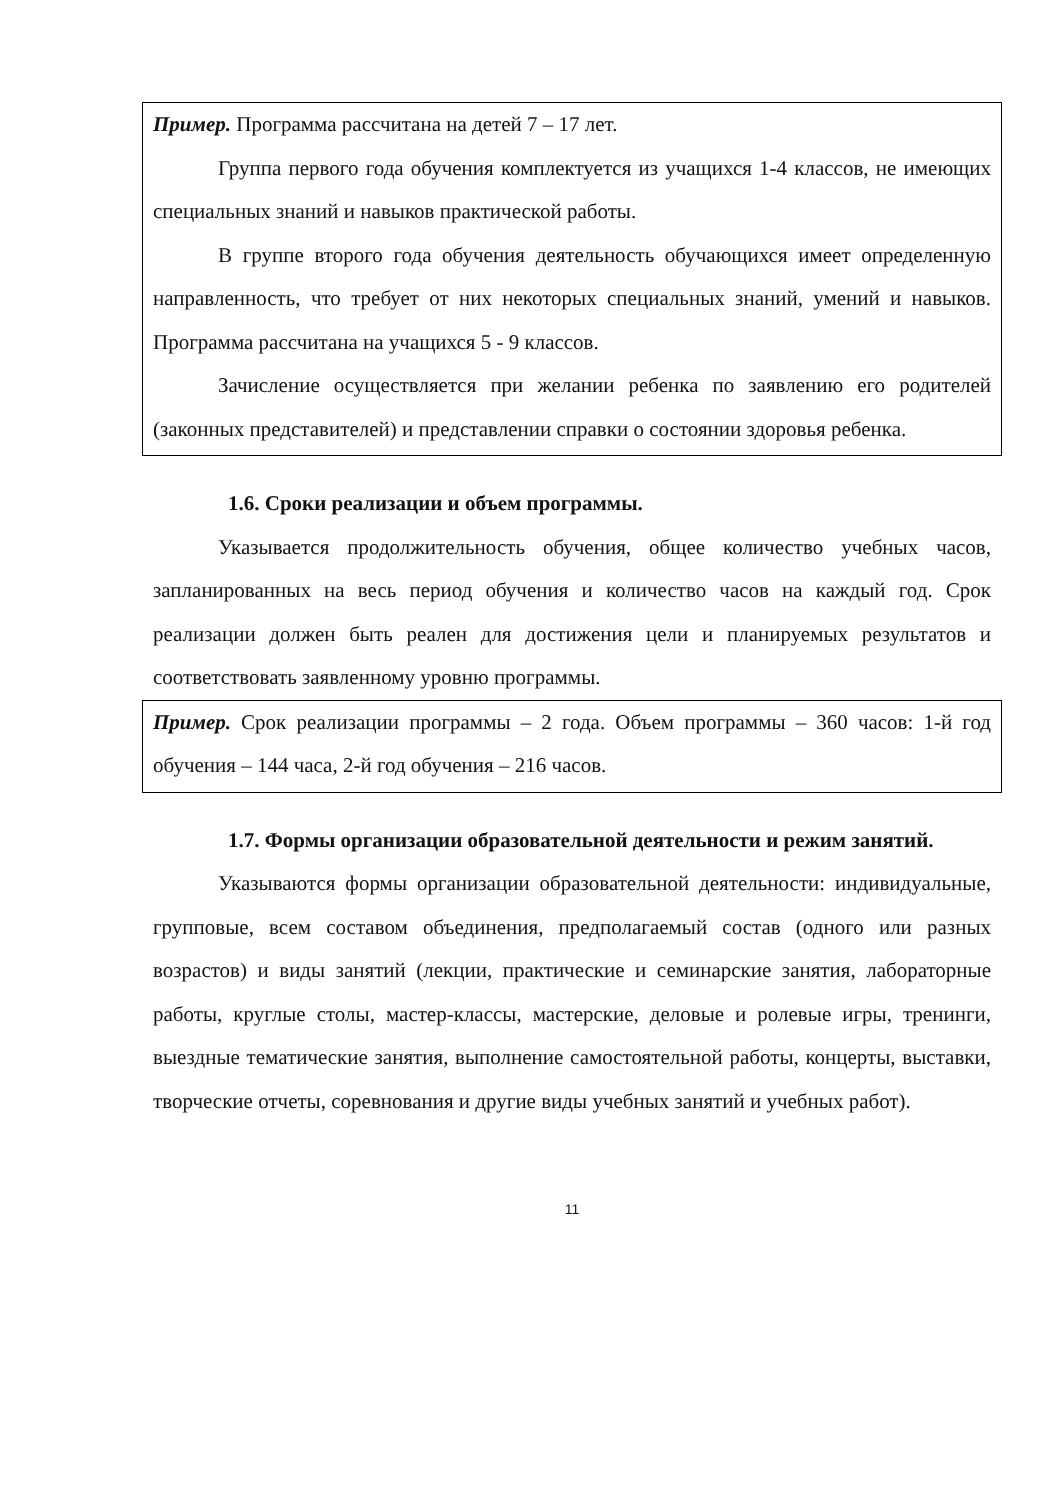Пример. Программа рассчитана на детей 7 – 17 лет.
Группа первого года обучения комплектуется из учащихся 1-4 классов, не имеющих специальных знаний и навыков практической работы.
В группе второго года обучения деятельность обучающихся имеет определенную направленность, что требует от них некоторых специальных знаний, умений и навыков. Программа рассчитана на учащихся 5 - 9 классов.
Зачисление осуществляется при желании ребенка по заявлению его родителей (законных представителей) и представлении справки о состоянии здоровья ребенка.
1.6. Сроки реализации и объем программы.
Указывается продолжительность обучения, общее количество учебных часов, запланированных на весь период обучения и количество часов на каждый год. Срок реализации должен быть реален для достижения цели и планируемых результатов и соответствовать заявленному уровню программы.
Пример. Срок реализации программы – 2 года. Объем программы – 360 часов: 1-й год обучения – 144 часа, 2-й год обучения – 216 часов.
1.7. Формы организации образовательной деятельности и режим занятий.
Указываются формы организации образовательной деятельности: индивидуальные, групповые, всем составом объединения, предполагаемый состав (одного или разных возрастов) и виды занятий (лекции, практические и семинарские занятия, лабораторные работы, круглые столы, мастер-классы, мастерские, деловые и ролевые игры, тренинги, выездные тематические занятия, выполнение самостоятельной работы, концерты, выставки, творческие отчеты, соревнования и другие виды учебных занятий и учебных работ).
11